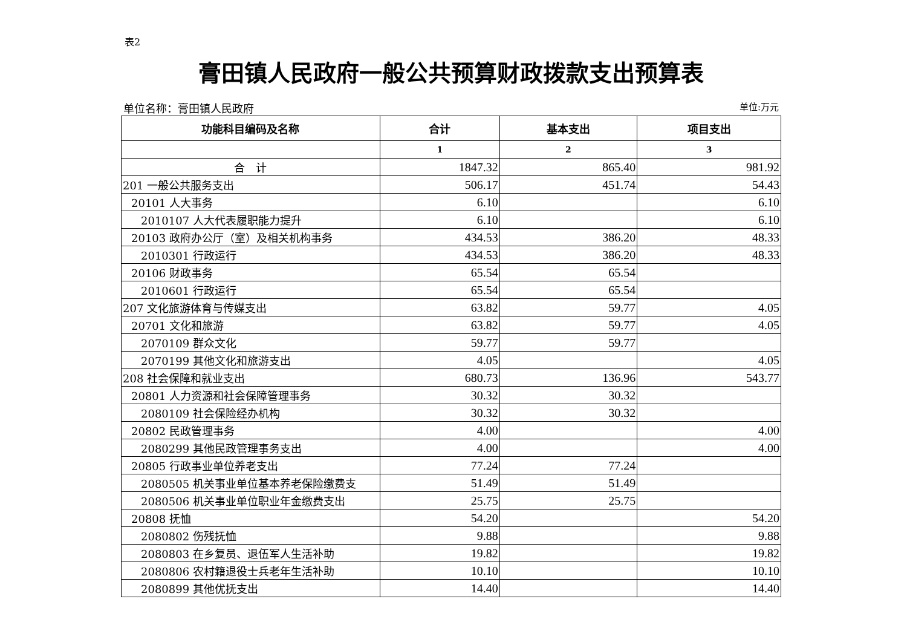表2
膏田镇人民政府一般公共预算财政拨款支出预算表
单位名称：膏田镇人民政府 单位:万元
| 功能科目编码及名称 | 合计 | 基本支出 | 项目支出 |
| --- | --- | --- | --- |
| | 1 | 2 | 3 |
| 合 计 | 1847.32 | 865.40 | 981.92 |
| 201 一般公共服务支出 | 506.17 | 451.74 | 54.43 |
| 20101 人大事务 | 6.10 | | 6.10 |
| 2010107 人大代表履职能力提升 | 6.10 | | 6.10 |
| 20103 政府办公厅（室）及相关机构事务 | 434.53 | 386.20 | 48.33 |
| 2010301 行政运行 | 434.53 | 386.20 | 48.33 |
| 20106 财政事务 | 65.54 | 65.54 | |
| 2010601 行政运行 | 65.54 | 65.54 | |
| 207 文化旅游体育与传媒支出 | 63.82 | 59.77 | 4.05 |
| 20701 文化和旅游 | 63.82 | 59.77 | 4.05 |
| 2070109 群众文化 | 59.77 | 59.77 | |
| 2070199 其他文化和旅游支出 | 4.05 | | 4.05 |
| 208 社会保障和就业支出 | 680.73 | 136.96 | 543.77 |
| 20801 人力资源和社会保障管理事务 | 30.32 | 30.32 | |
| 2080109 社会保险经办机构 | 30.32 | 30.32 | |
| 20802 民政管理事务 | 4.00 | | 4.00 |
| 2080299 其他民政管理事务支出 | 4.00 | | 4.00 |
| 20805 行政事业单位养老支出 | 77.24 | 77.24 | |
| 2080505 机关事业单位基本养老保险缴费支 | 51.49 | 51.49 | |
| 2080506 机关事业单位职业年金缴费支出 | 25.75 | 25.75 | |
| 20808 抚恤 | 54.20 | | 54.20 |
| 2080802 伤残抚恤 | 9.88 | | 9.88 |
| 2080803 在乡复员、退伍军人生活补助 | 19.82 | | 19.82 |
| 2080806 农村籍退役士兵老年生活补助 | 10.10 | | 10.10 |
| 2080899 其他优抚支出 | 14.40 | | 14.40 |